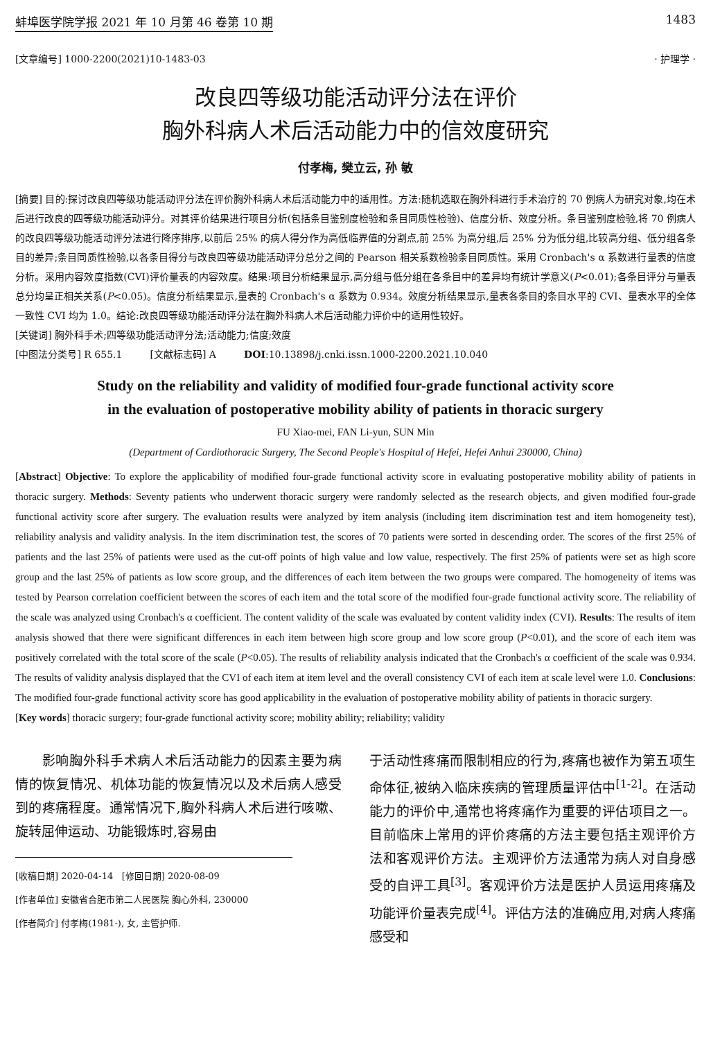蚌埠医学院学报 2021 年 10 月第 46 卷第 10 期 1483
[文章编号] 1000-2200(2021)10-1483-03 · 护理学 ·
改良四等级功能活动评分法在评价
胸外科病人术后活动能力中的信效度研究
付孝梅, 樊立云, 孙 敏
[摘要] 目的:探讨改良四等级功能活动评分法在评价胸外科病人术后活动能力中的适用性。方法:随机选取在胸外科进行手术治疗的 70 例病人为研究对象,均在术后进行改良的四等级功能活动评分。对其评价结果进行项目分析(包括条目鉴别度检验和条目同质性检验)、信度分析、效度分析。条目鉴别度检验,将 70 例病人的改良四等级功能活动评分法进行降序排序,以前后 25% 的病人得分作为高低临界值的分割点,前 25% 为高分组,后 25% 分为低分组,比较高分组、低分组各条目的差异;条目同质性检验,以各条目得分与改良四等级功能活动评分总分之间的 Pearson 相关系数检验条目同质性。采用 Cronbach's α 系数进行量表的信度分析。采用内容效度指数(CVI)评价量表的内容效度。结果:项目分析结果显示,高分组与低分组在各条目中的差异均有统计学意义(P<0.01);各条目评分与量表总分均呈正相关关系(P<0.05)。信度分析结果显示,量表的 Cronbach's α 系数为 0.934。效度分析结果显示,量表各条目的条目水平的 CVI、量表水平的全体一致性 CVI 均为 1.0。结论:改良四等级功能活动评分法在胸外科病人术后活动能力评价中的适用性较好。
[关键词] 胸外科手术;四等级功能活动评分法;活动能力;信度;效度
[中图法分类号] R 655.1 [文献标志码] A DOI:10.13898/j.cnki.issn.1000-2200.2021.10.040
Study on the reliability and validity of modified four-grade functional activity score
in the evaluation of postoperative mobility ability of patients in thoracic surgery
FU Xiao-mei, FAN Li-yun, SUN Min
(Department of Cardiothoracic Surgery, The Second People's Hospital of Hefei, Hefei Anhui 230000, China)
[Abstract] Objective: To explore the applicability of modified four-grade functional activity score in evaluating postoperative mobility ability of patients in thoracic surgery. Methods: Seventy patients who underwent thoracic surgery were randomly selected as the research objects, and given modified four-grade functional activity score after surgery. The evaluation results were analyzed by item analysis (including item discrimination test and item homogeneity test), reliability analysis and validity analysis. In the item discrimination test, the scores of 70 patients were sorted in descending order. The scores of the first 25% of patients and the last 25% of patients were used as the cut-off points of high value and low value, respectively. The first 25% of patients were set as high score group and the last 25% of patients as low score group, and the differences of each item between the two groups were compared. The homogeneity of items was tested by Pearson correlation coefficient between the scores of each item and the total score of the modified four-grade functional activity score. The reliability of the scale was analyzed using Cronbach's α coefficient. The content validity of the scale was evaluated by content validity index (CVI). Results: The results of item analysis showed that there were significant differences in each item between high score group and low score group (P<0.01), and the score of each item was positively correlated with the total score of the scale (P<0.05). The results of reliability analysis indicated that the Cronbach's α coefficient of the scale was 0.934. The results of validity analysis displayed that the CVI of each item at item level and the overall consistency CVI of each item at scale level were 1.0. Conclusions: The modified four-grade functional activity score has good applicability in the evaluation of postoperative mobility ability of patients in thoracic surgery.
[Key words] thoracic surgery; four-grade functional activity score; mobility ability; reliability; validity
  影响胸外科手术病人术后活动能力的因素主要为病情的恢复情况、机体功能的恢复情况以及术后病人感受到的疼痛程度。通常情况下,胸外科病人术后进行咳嗽、旋转屈伸运动、功能锻炼时,容易由
[收稿日期] 2020-04-14 [修回日期] 2020-08-09
[作者单位] 安徽省合肥市第二人民医院 胸心外科, 230000
[作者简介] 付孝梅(1981-), 女, 主管护师.
于活动性疼痛而限制相应的行为,疼痛也被作为第五项生命体征,被纳入临床疾病的管理质量评估中<sup>[1-2]</sup>。在活动能力的评价中,通常也将疼痛作为重要的评估项目之一。目前临床上常用的评价疼痛的方法主要包括主观评价方法和客观评价方法。主观评价方法通常为病人对自身感受的自评工具<sup>[3]</sup>。客观评价方法是医护人员运用疼痛及功能评价量表完成<sup>[4]</sup>。评估方法的准确应用,对病人疼痛感受和